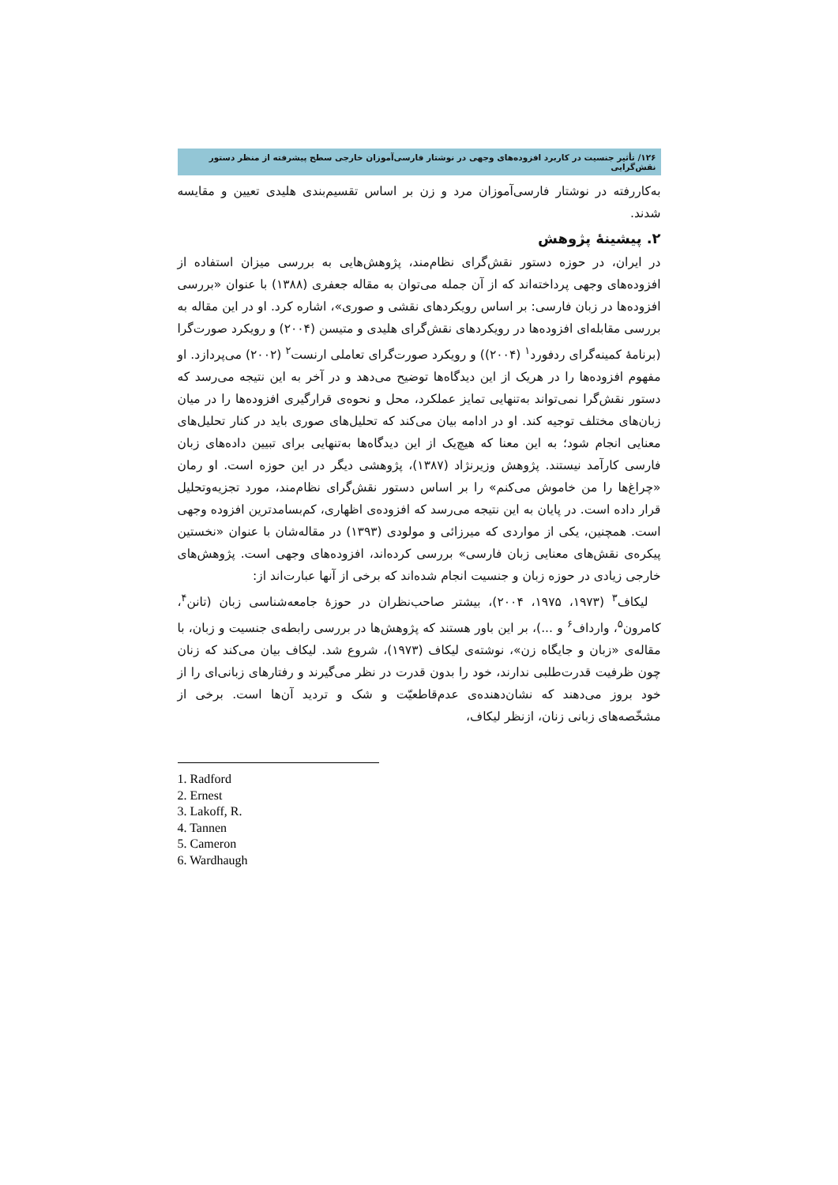۱۲۶/ تأثیر جنسیت در کاربرد افزوده‌های وجهی در نوشتار فارسی‌آموزان خارجی سطح پیشرفته از منظر دستور نقش‌گرایی
به‌کاررفته در نوشتار فارسی‌آموزان مرد و زن بر اساس تقسیم‌بندی هلیدی تعیین و مقایسه شدند.
۲. پیشینۀ پژوهش
در ایران، در حوزه دستور نقش‌گرای نظام‌مند، پژوهش‌هایی به بررسی میزان استفاده از افزوده‌های وجهی پرداخته‌اند که از آن جمله می‌توان به مقاله جعفری (۱۳۸۸) با عنوان «بررسی افزوده‌ها در زبان فارسی: بر اساس رویکردهای نقشی و صوری»، اشاره کرد. او در این مقاله به بررسی مقابله‌ای افزوده‌ها در رویکردهای نقش‌گرای هلیدی و متیسن (۲۰۰۴) و رویکرد صورت‌گرا (برنامۀ کمینه‌گرای ردفورد<sup>۱</sup> (۲۰۰۴)) و رویکرد صورت‌گرای تعاملی ارنست<sup>۲</sup> (۲۰۰۲) می‌پردازد. او مفهوم افزوده‌ها را در هریک از این دیدگاه‌ها توضیح می‌دهد و در آخر به این نتیجه می‌رسد که دستور نقش‌گرا نمی‌تواند به‌تنهایی تمایز عملکرد، محل و نحوه‌ی قرارگیری افزوده‌ها را در میان زبان‌های مختلف توجیه کند. او در ادامه بیان می‌کند که تحلیل‌های صوری باید در کنار تحلیل‌های معنایی انجام شود؛ به این معنا که هیچ‌یک از این دیدگاه‌ها به‌تنهایی برای تبیین داده‌های زبان فارسی کارآمد نیستند. پژوهش وزیرنژاد (۱۳۸۷)، پژوهشی دیگر در این حوزه است. او رمان «چراغ‌ها را من خاموش می‌کنم» را بر اساس دستور نقش‌گرای نظام‌مند، مورد تجزیه‌وتحلیل قرار داده است. در پایان به این نتیجه می‌رسد که افزوده‌ی اظهاری، کم‌بسامدترین افزوده وجهی است. همچنین، یکی از مواردی که میرزائی و مولودی (۱۳۹۳) در مقاله‌شان با عنوان «نخستین پیکره‌ی نقش‌های معنایی زبان فارسی» بررسی کرده‌اند، افزوده‌های وجهی است. پژوهش‌های خارجی زیادی در حوزه زبان و جنسیت انجام شده‌اند که برخی از آنها عبارت‌اند از:
لیکاف<sup>۳</sup> (۱۹۷۳، ۱۹۷۵، ۲۰۰۴)، بیشتر صاحب‌نظران در حوزۀ جامعه‌شناسی زبان (تانن<sup>۴</sup>، کامرون<sup>۵</sup>، وارداف<sup>۶</sup> و ...)، بر این باور هستند که پژوهش‌ها در بررسی رابطه‌ی جنسیت و زبان، با مقاله‌ی «زبان و جایگاه زن»، نوشته‌ی لیکاف (۱۹۷۳)، شروع شد. لیکاف بیان می‌کند که زنان چون ظرفیت قدرت‌طلبی ندارند، خود را بدون قدرت در نظر می‌گیرند و رفتارهای زبانی‌ای را از خود بروز می‌دهند که نشان‌دهنده‌ی عدم‌قاطعیّت و شک و تردید آن‌ها است. برخی از مشخّصه‌های زبانی زنان، ازنظر لیکاف،
1. Radford
2. Ernest
3. Lakoff, R.
4. Tannen
5. Cameron
6. Wardhaugh